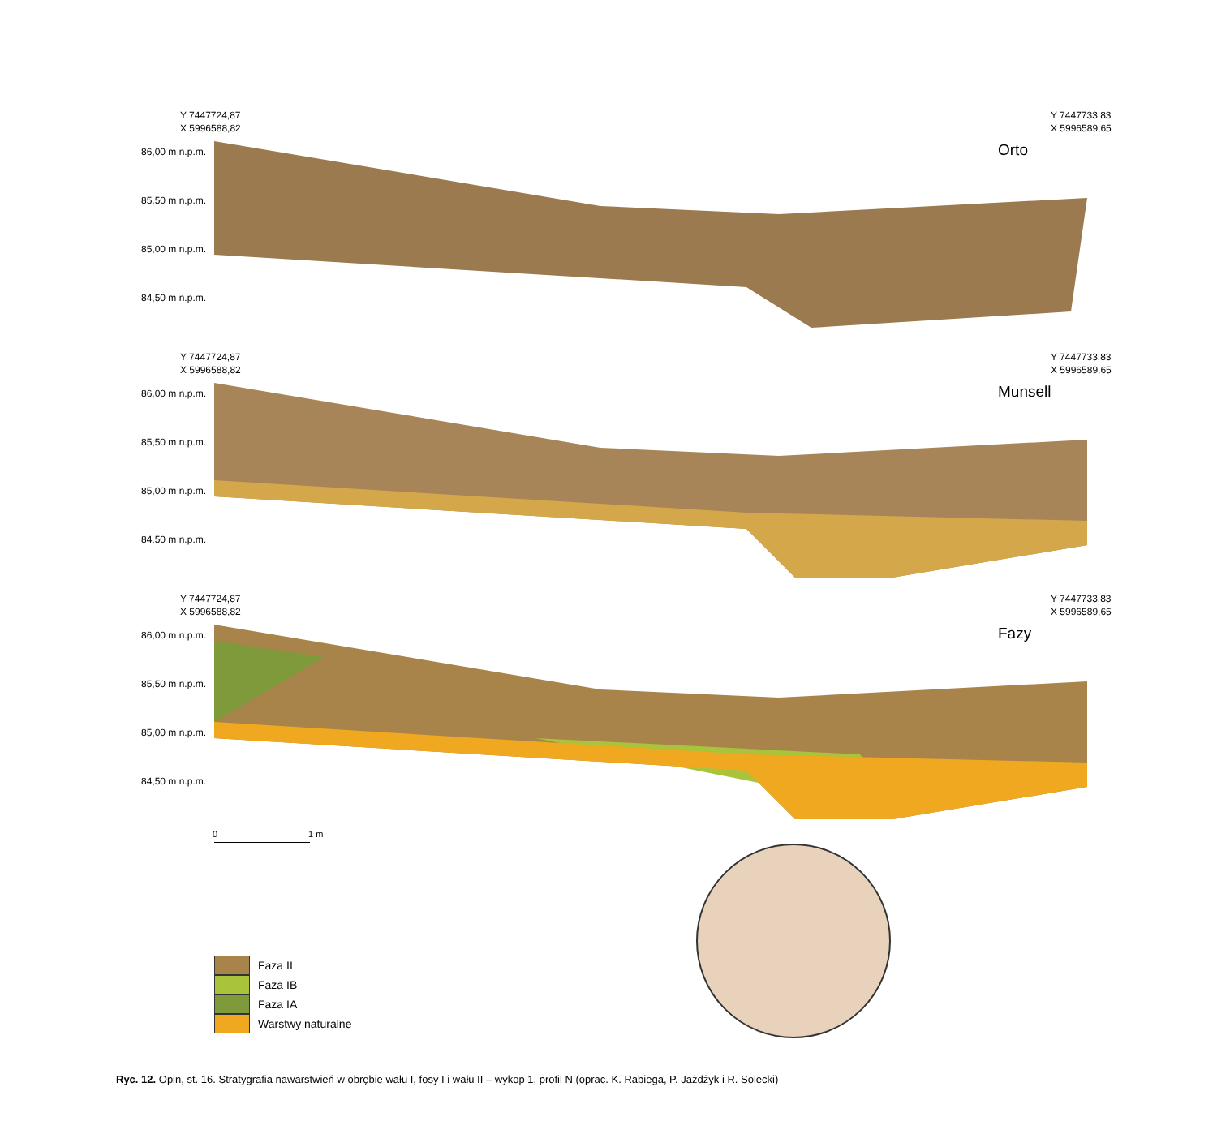Y 7447724,87
X 5996588,82
Y 7447733,83
X 5996589,65
Orto
86,00 m n.p.m.
85,50 m n.p.m.
85,00 m n.p.m.
84,50 m n.p.m.
Y 7447724,87
X 5996588,82
Y 7447733,83
X 5996589,65
Munsell
86,00 m n.p.m.
85,50 m n.p.m.
85,00 m n.p.m.
84,50 m n.p.m.
Y 7447724,87
X 5996588,82
Y 7447733,83
X 5996589,65
Fazy
86,00 m n.p.m.
85,50 m n.p.m.
85,00 m n.p.m.
84,50 m n.p.m.
0 1 m
Faza II
Faza IB
Faza IA
Warstwy naturalne
Ryc. 12. Opin, st. 16. Stratygrafia nawarstwień w obrębie wału I, fosy I i wału II – wykop 1, profil N (oprac. K. Rabiega, P. Jażdżyk i R. Solecki)